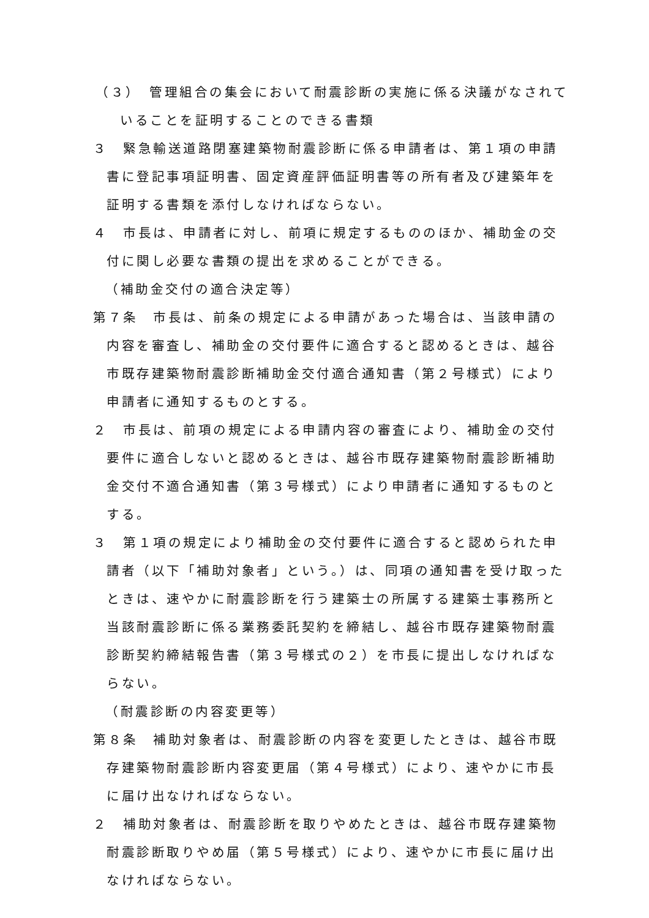（３）　管理組合の集会において耐震診断の実施に係る決議がなされていることを証明することのできる書類
３　緊急輸送道路閉塞建築物耐震診断に係る申請者は、第１項の申請書に登記事項証明書、固定資産評価証明書等の所有者及び建築年を証明する書類を添付しなければならない。
４　市長は、申請者に対し、前項に規定するもののほか、補助金の交付に関し必要な書類の提出を求めることができる。
（補助金交付の適合決定等）
第７条　市長は、前条の規定による申請があった場合は、当該申請の内容を審査し、補助金の交付要件に適合すると認めるときは、越谷市既存建築物耐震診断補助金交付適合通知書（第２号様式）により申請者に通知するものとする。
２　市長は、前項の規定による申請内容の審査により、補助金の交付要件に適合しないと認めるときは、越谷市既存建築物耐震診断補助金交付不適合通知書（第３号様式）により申請者に通知するものとする。
３　第１項の規定により補助金の交付要件に適合すると認められた申請者（以下「補助対象者」という。）は、同項の通知書を受け取ったときは、速やかに耐震診断を行う建築士の所属する建築士事務所と当該耐震診断に係る業務委託契約を締結し、越谷市既存建築物耐震診断契約締結報告書（第３号様式の２）を市長に提出しなければならない。
（耐震診断の内容変更等）
第８条　補助対象者は、耐震診断の内容を変更したときは、越谷市既存建築物耐震診断内容変更届（第４号様式）により、速やかに市長に届け出なければならない。
２　補助対象者は、耐震診断を取りやめたときは、越谷市既存建築物耐震診断取りやめ届（第５号様式）により、速やかに市長に届け出なければならない。